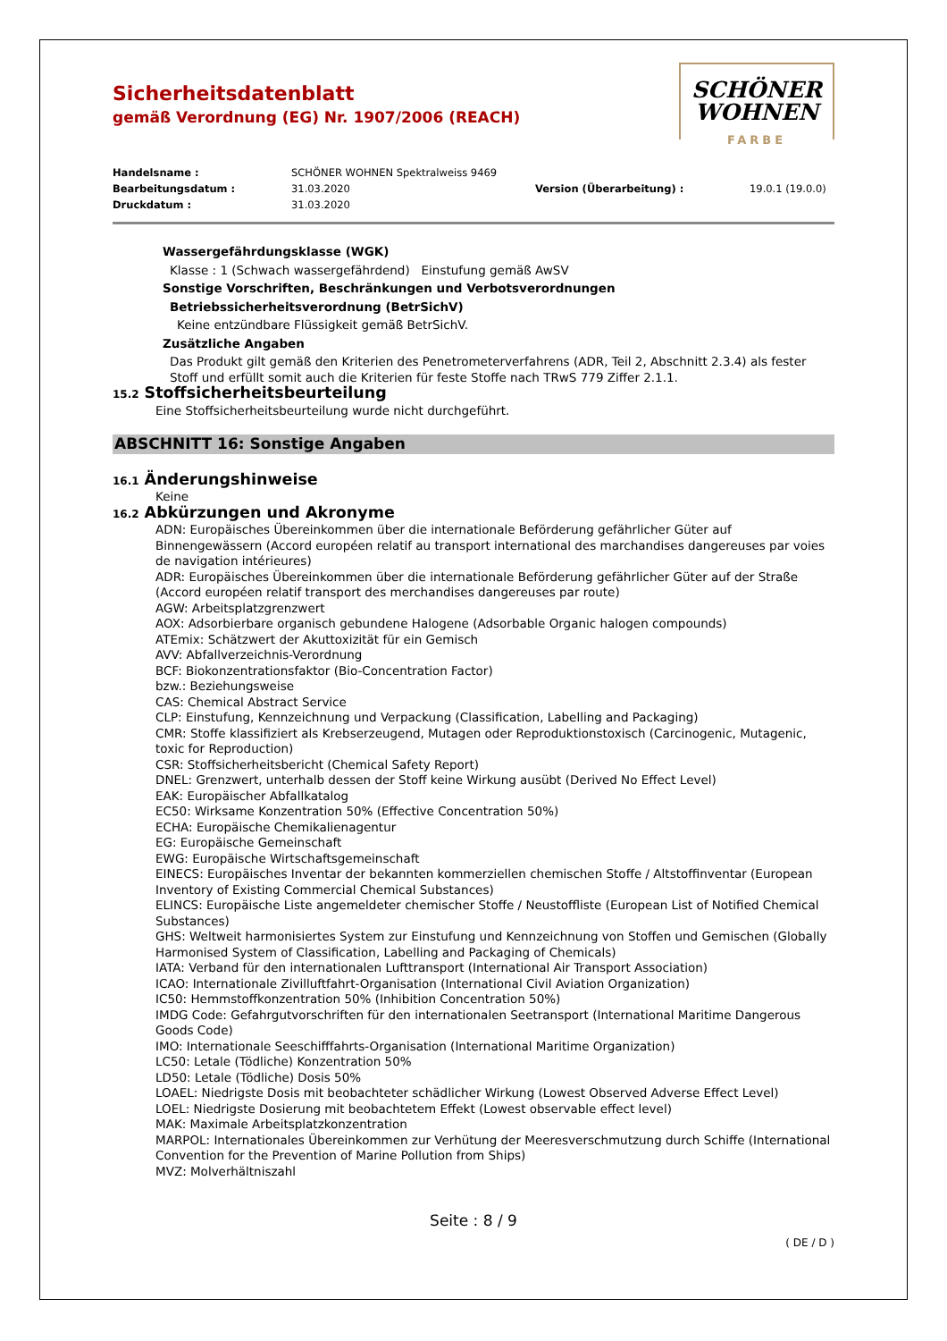Sicherheitsdatenblatt
gemäß Verordnung (EG) Nr. 1907/2006 (REACH)
SCHÖNER
WOHNEN
FARBE
Handelsname :
SCHÖNER WOHNEN Spektralweiss 9469
Bearbeitungsdatum :
31.03.2020
Version (Überarbeitung) :
19.0.1 (19.0.0)
Druckdatum :
31.03.2020
Wassergefährdungsklasse (WGK)
Klasse : 1 (Schwach wassergefährdend) Einstufung gemäß AwSV
Sonstige Vorschriften, Beschränkungen und Verbotsverordnungen
Betriebssicherheitsverordnung (BetrSichV)
Keine entzündbare Flüssigkeit gemäß BetrSichV.
Zusätzliche Angaben
Das Produkt gilt gemäß den Kriterien des Penetrometerverfahrens (ADR, Teil 2, Abschnitt 2.3.4) als fester Stoff und erfüllt somit auch die Kriterien für feste Stoffe nach TRwS 779 Ziffer 2.1.1.
15.2 Stoffsicherheitsbeurteilung
Eine Stoffsicherheitsbeurteilung wurde nicht durchgeführt.
ABSCHNITT 16: Sonstige Angaben
16.1 Änderungshinweise
Keine
16.2 Abkürzungen und Akronyme
ADN: Europäisches Übereinkommen über die internationale Beförderung gefährlicher Güter auf Binnengewässern (Accord européen relatif au transport international des marchandises dangereuses par voies de navigation intérieures)
ADR: Europäisches Übereinkommen über die internationale Beförderung gefährlicher Güter auf der Straße (Accord européen relatif transport des merchandises dangereuses par route)
AGW: Arbeitsplatzgrenzwert
AOX: Adsorbierbare organisch gebundene Halogene (Adsorbable Organic halogen compounds)
ATEmix: Schätzwert der Akuttoxizität für ein Gemisch
AVV: Abfallverzeichnis-Verordnung
BCF: Biokonzentrationsfaktor (Bio-Concentration Factor)
bzw.: Beziehungsweise
CAS: Chemical Abstract Service
CLP: Einstufung, Kennzeichnung und Verpackung (Classification, Labelling and Packaging)
CMR: Stoffe klassifiziert als Krebserzeugend, Mutagen oder Reproduktionstoxisch (Carcinogenic, Mutagenic, toxic for Reproduction)
CSR: Stoffsicherheitsbericht (Chemical Safety Report)
DNEL: Grenzwert, unterhalb dessen der Stoff keine Wirkung ausübt (Derived No Effect Level)
EAK: Europäischer Abfallkatalog
EC50: Wirksame Konzentration 50% (Effective Concentration 50%)
ECHA: Europäische Chemikalienagentur
EG: Europäische Gemeinschaft
EWG: Europäische Wirtschaftsgemeinschaft
EINECS: Europäisches Inventar der bekannten kommerziellen chemischen Stoffe / Altstoffinventar (European Inventory of Existing Commercial Chemical Substances)
ELINCS: Europäische Liste angemeldeter chemischer Stoffe / Neustoffliste (European List of Notified Chemical Substances)
GHS: Weltweit harmonisiertes System zur Einstufung und Kennzeichnung von Stoffen und Gemischen (Globally Harmonised System of Classification, Labelling and Packaging of Chemicals)
IATA: Verband für den internationalen Lufttransport (International Air Transport Association)
ICAO: Internationale Zivilluftfahrt-Organisation (International Civil Aviation Organization)
IC50: Hemmstoffkonzentration 50% (Inhibition Concentration 50%)
IMDG Code: Gefahrgutvorschriften für den internationalen Seetransport (International Maritime Dangerous Goods Code)
IMO: Internationale Seeschifffahrts-Organisation (International Maritime Organization)
LC50: Letale (Tödliche) Konzentration 50%
LD50: Letale (Tödliche) Dosis 50%
LOAEL: Niedrigste Dosis mit beobachteter schädlicher Wirkung (Lowest Observed Adverse Effect Level)
LOEL: Niedrigste Dosierung mit beobachtetem Effekt (Lowest observable effect level)
MAK: Maximale Arbeitsplatzkonzentration
MARPOL: Internationales Übereinkommen zur Verhütung der Meeresverschmutzung durch Schiffe (International Convention for the Prevention of Marine Pollution from Ships)
MVZ: Molverhältniszahl
Seite : 8 / 9
( DE / D )